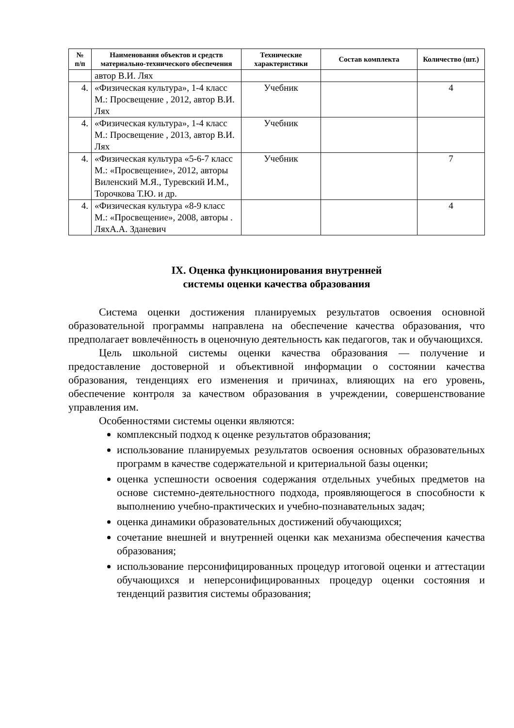| № п/п | Наименования объектов и средств материально-технического обеспечения | Технические характеристики | Состав комплекта | Количество (шт.) |
| --- | --- | --- | --- | --- |
| | автор В.И. Лях | | | |
| 4. | «Физическая культура», 1-4 класс М.: Просвещение , 2012, автор В.И. Лях | Учебник | | 4 |
| 4. | «Физическая культура», 1-4 класс М.: Просвещение , 2013, автор В.И. Лях | Учебник | | |
| 4. | «Физическая культура «5-6-7 класс М.: «Просвещение», 2012, авторы Виленский М.Я., Туревский И.М., Торочкова Т.Ю. и др. | Учебник | | 7 |
| 4. | «Физическая культура «8-9 класс М.: «Просвещение», 2008, авторы . ЛяхА.А. Зданевич | | | 4 |
IX. Оценка функционирования внутренней
системы оценки качества образования
Система оценки достижения планируемых результатов освоения основной образовательной программы направлена на обеспечение качества образования, что предполагает вовлечённость в оценочную деятельность как педагогов, так и обучающихся.
Цель школьной системы оценки качества образования — получение и предоставление достоверной и объективной информации о состоянии качества образования, тенденциях его изменения и причинах, влияющих на его уровень, обеспечение контроля за качеством образования в учреждении, совершенствование управления им.
Особенностями системы оценки являются:
комплексный подход к оценке результатов образования;
использование планируемых результатов освоения основных образовательных программ в качестве содержательной и критериальной базы оценки;
оценка успешности освоения содержания отдельных учебных предметов на основе системно-деятельностного подхода, проявляющегося в способности к выполнению учебно-практических и учебно-познавательных задач;
оценка динамики образовательных достижений обучающихся;
сочетание внешней и внутренней оценки как механизма обеспечения качества образования;
использование персонифицированных процедур итоговой оценки и аттестации обучающихся и неперсонифицированных процедур оценки состояния и тенденций развития системы образования;